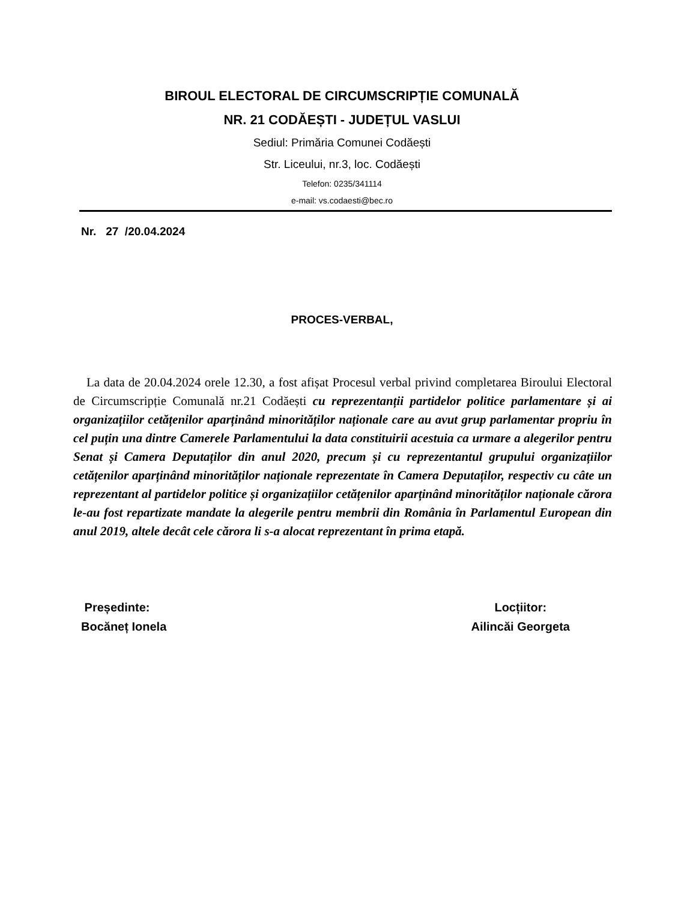BIROUL ELECTORAL DE CIRCUMSCRIPȚIE COMUNALĂ
NR. 21 CODĂEȘTI - JUDEȚUL VASLUI
Sediul: Primăria Comunei Codăești
Str. Liceului, nr.3, loc. Codăești
Telefon: 0235/341114
e-mail: vs.codaesti@bec.ro
Nr. 27 /20.04.2024
PROCES-VERBAL,
La data de 20.04.2024 orele 12.30, a fost afișat Procesul verbal privind completarea Biroului Electoral de Circumscripție Comunală nr.21 Codăești cu reprezentanții partidelor politice parlamentare și ai organizațiilor cetățenilor aparținând minorităților naționale care au avut grup parlamentar propriu în cel puțin una dintre Camerele Parlamentului la data constituirii acestuia ca urmare a alegerilor pentru Senat și Camera Deputaților din anul 2020, precum și cu reprezentantul grupului organizațiilor cetățenilor aparținând minorităților naționale reprezentate în Camera Deputaților, respectiv cu câte un reprezentant al partidelor politice și organizațiilor cetățenilor aparținând minorităților naționale cărora le-au fost repartizate mandate la alegerile pentru membrii din România în Parlamentul European din anul 2019, altele decât cele cărora li s-a alocat reprezentant în prima etapă.
Președinte:
Bocăneț Ionela
Locțiitor:
Ailincăi Georgeta